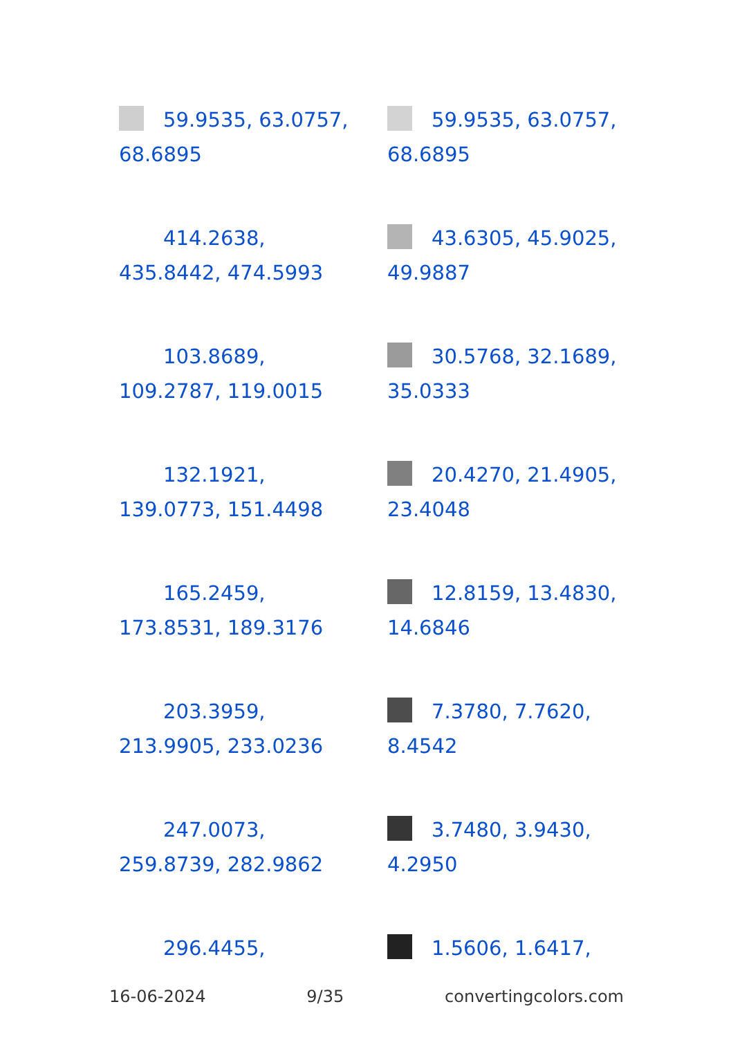59.9535, 63.0757, 68.6895
59.9535, 63.0757, 68.6895
414.2638, 435.8442, 474.5993
43.6305, 45.9025, 49.9887
103.8689, 109.2787, 119.0015
30.5768, 32.1689, 35.0333
132.1921, 139.0773, 151.4498
20.4270, 21.4905, 23.4048
165.2459, 173.8531, 189.3176
12.8159, 13.4830, 14.6846
203.3959, 213.9905, 233.0236
7.3780, 7.7620, 8.4542
247.0073, 259.8739, 282.9862
3.7480, 3.9430, 4.2950
296.4455,
1.5606, 1.6417,
16-06-2024 9/35 convertingcolors.com